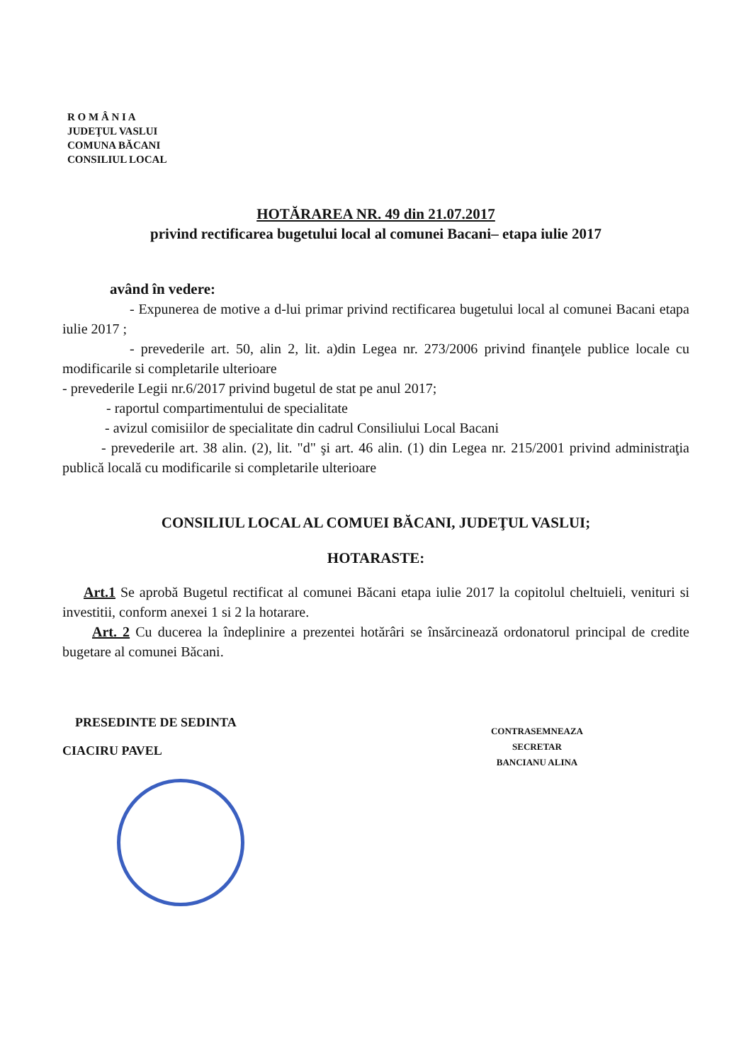R O M Â N I A
JUDEŢUL VASLUI
COMUNA BĂCANI
CONSILIUL LOCAL
HOTĂRAREA NR. 49 din 21.07.2017
privind rectificarea bugetului local al comunei Bacani– etapa iulie 2017
având în vedere:
- Expunerea de motive a d-lui primar privind rectificarea bugetului local al comunei Bacani etapa iulie 2017 ;
- prevederile art. 50, alin 2, lit. a)din Legea nr. 273/2006 privind finanţele publice locale cu modificarile si completarile ulterioare
- prevederile Legii nr.6/2017 privind bugetul de stat pe anul 2017;
- raportul compartimentului de specialitate
- avizul comisiilor de specialitate din cadrul Consiliului Local Bacani
- prevederile art. 38 alin. (2), lit. "d" şi art. 46 alin. (1) din Legea nr. 215/2001 privind administraţia publică locală cu modificarile si completarile ulterioare
CONSILIUL LOCAL AL COMUEI BĂCANI, JUDEŢUL VASLUI;
HOTARASTE:
Art.1 Se aprobă Bugetul rectificat al comunei Băcani etapa iulie 2017 la copitolul cheltuieli, venituri si investitii, conform anexei 1 si 2 la hotarare.
Art. 2 Cu ducerea la îndeplinire a prezentei hotărâri se însărcinează ordonatorul principal de credite bugetare al comunei Băcani.
PRESEDINTE DE SEDINTA
CIACIRU PAVEL
CONTRASEMNEAZA
SECRETAR
BANCIANU ALINA